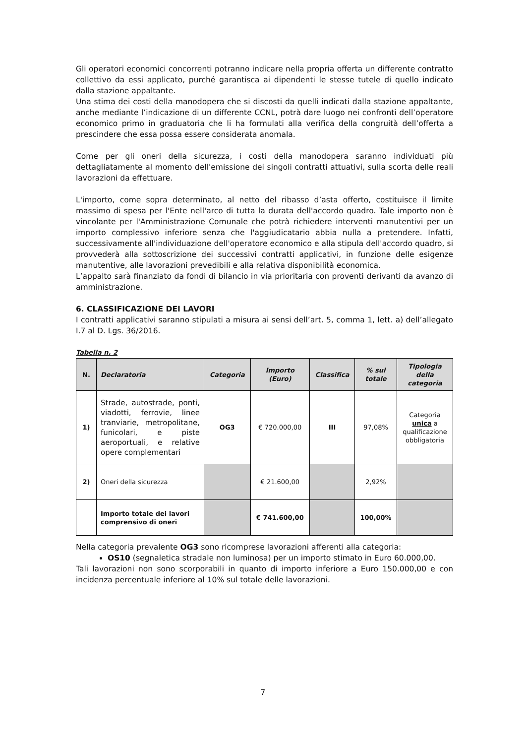Gli operatori economici concorrenti potranno indicare nella propria offerta un differente contratto collettivo da essi applicato, purché garantisca ai dipendenti le stesse tutele di quello indicato dalla stazione appaltante.
Una stima dei costi della manodopera che si discosti da quelli indicati dalla stazione appaltante, anche mediante l’indicazione di un differente CCNL, potrà dare luogo nei confronti dell’operatore economico primo in graduatoria che li ha formulati alla verifica della congruità dell’offerta a prescindere che essa possa essere considerata anomala.
Come per gli oneri della sicurezza, i costi della manodopera saranno individuati più dettagliatamente al momento dell'emissione dei singoli contratti attuativi, sulla scorta delle reali lavorazioni da effettuare.
L'importo, come sopra determinato, al netto del ribasso d’asta offerto, costituisce il limite massimo di spesa per l'Ente nell'arco di tutta la durata dell'accordo quadro. Tale importo non è vincolante per l'Amministrazione Comunale che potrà richiedere interventi manutentivi per un importo complessivo inferiore senza che l'aggiudicatario abbia nulla a pretendere. Infatti, successivamente all'individuazione dell'operatore economico e alla stipula dell'accordo quadro, si provvederà alla sottoscrizione dei successivi contratti applicativi, in funzione delle esigenze manutentive, alle lavorazioni prevedibili e alla relativa disponibilità economica.
L’appalto sarà finanziato da fondi di bilancio in via prioritaria con proventi derivanti da avanzo di amministrazione.
6. CLASSIFICAZIONE DEI LAVORI
I contratti applicativi saranno stipulati a misura ai sensi dell’art. 5, comma 1, lett. a) dell’allegato I.7 al D. Lgs. 36/2016.
Tabella n. 2
| N. | Declaratoria | Categoria | Importo (Euro) | Classifica | % sul totale | Tipologia della categoria |
| --- | --- | --- | --- | --- | --- | --- |
| 1) | Strade, autostrade, ponti, viadotti, ferrovie, linee tranviarie, metropolitane, funicolari, e piste aeroportuali, e relative opere complementari | OG3 | € 720.000,00 | III | 97,08% | Categoria unica a qualificazione obbligatoria |
| 2) | Oneri della sicurezza | | € 21.600,00 | | 2,92% | |
| | Importo totale dei lavori comprensivo di oneri | | € 741.600,00 | | 100,00% | |
Nella categoria prevalente OG3 sono ricomprese lavorazioni afferenti alla categoria:
OS10 (segnaletica stradale non luminosa) per un importo stimato in Euro 60.000,00.
Tali lavorazioni non sono scorporabili in quanto di importo inferiore a Euro 150.000,00 e con incidenza percentuale inferiore al 10% sul totale delle lavorazioni.
7